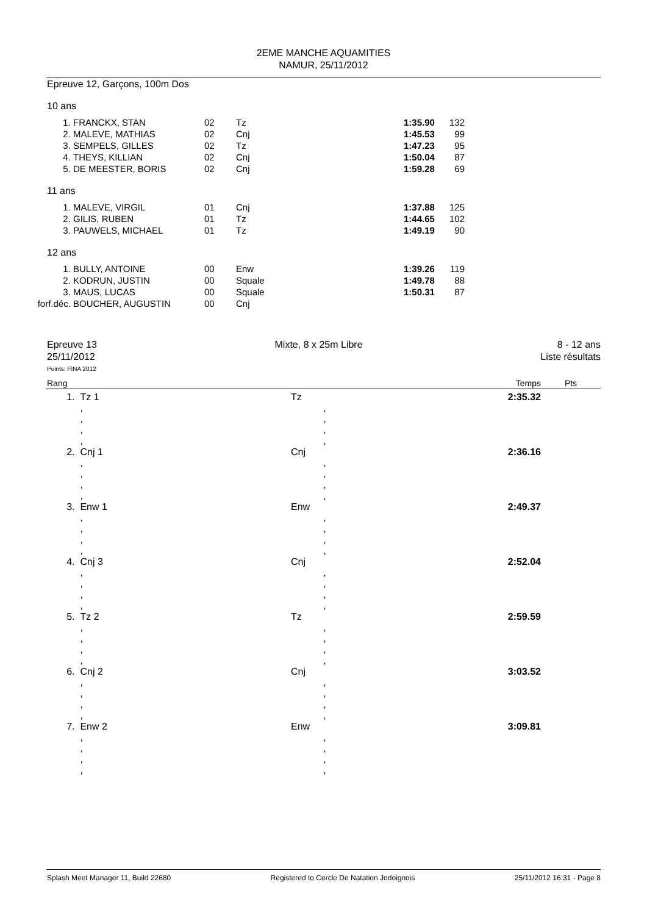2EME MANCHE AQUAMITIES
NAMUR, 25/11/2012
Epreuve 12, Garçons, 100m Dos
10 ans
| 1. | FRANCKX, STAN | 02 | Tz | 1:35.90 | 132 |
| 2. | MALEVE, MATHIAS | 02 | Cnj | 1:45.53 | 99 |
| 3. | SEMPELS, GILLES | 02 | Tz | 1:47.23 | 95 |
| 4. | THEYS, KILLIAN | 02 | Cnj | 1:50.04 | 87 |
| 5. | DE MEESTER, BORIS | 02 | Cnj | 1:59.28 | 69 |
11 ans
| 1. | MALEVE, VIRGIL | 01 | Cnj | 1:37.88 | 125 |
| 2. | GILIS, RUBEN | 01 | Tz | 1:44.65 | 102 |
| 3. | PAUWELS, MICHAEL | 01 | Tz | 1:49.19 | 90 |
12 ans
| 1. | BULLY, ANTOINE | 00 | Enw | 1:39.26 | 119 |
| 2. | KODRUN, JUSTIN | 00 | Squale | 1:49.78 | 88 |
| 3. | MAUS, LUCAS | 00 | Squale | 1:50.31 | 87 |
| forf.déc. | BOUCHER, AUGUSTIN | 00 | Cnj | | |
Epreuve 13
25/11/2012
Mixte, 8 x 25m Libre 8 - 12 ans
Liste résultats
Points: FINA 2012
| Rang | | | Temps | Pts |
| 1. | Tz 1 | Tz | 2:35.32 | |
| | , , , , | , , , , | | |
| 2. | Cnj 1 | Cnj | 2:36.16 | |
| | , , , , | , , , , | | |
| 3. | Enw 1 | Enw | 2:49.37 | |
| | , , , , | , , , , | | |
| 4. | Cnj 3 | Cnj | 2:52.04 | |
| | , , , , | , , , , | | |
| 5. | Tz 2 | Tz | 2:59.59 | |
| | , , , , | , , , , | | |
| 6. | Cnj 2 | Cnj | 3:03.52 | |
| | , , , , | , , , , | | |
| 7. | Enw 2 | Enw | 3:09.81 | |
| | , , , , | , , , , | | |
Splash Meet Manager 11, Build 22680 Registered to Cercle De Natation Jodoignois 25/11/2012 16:31 - Page 8